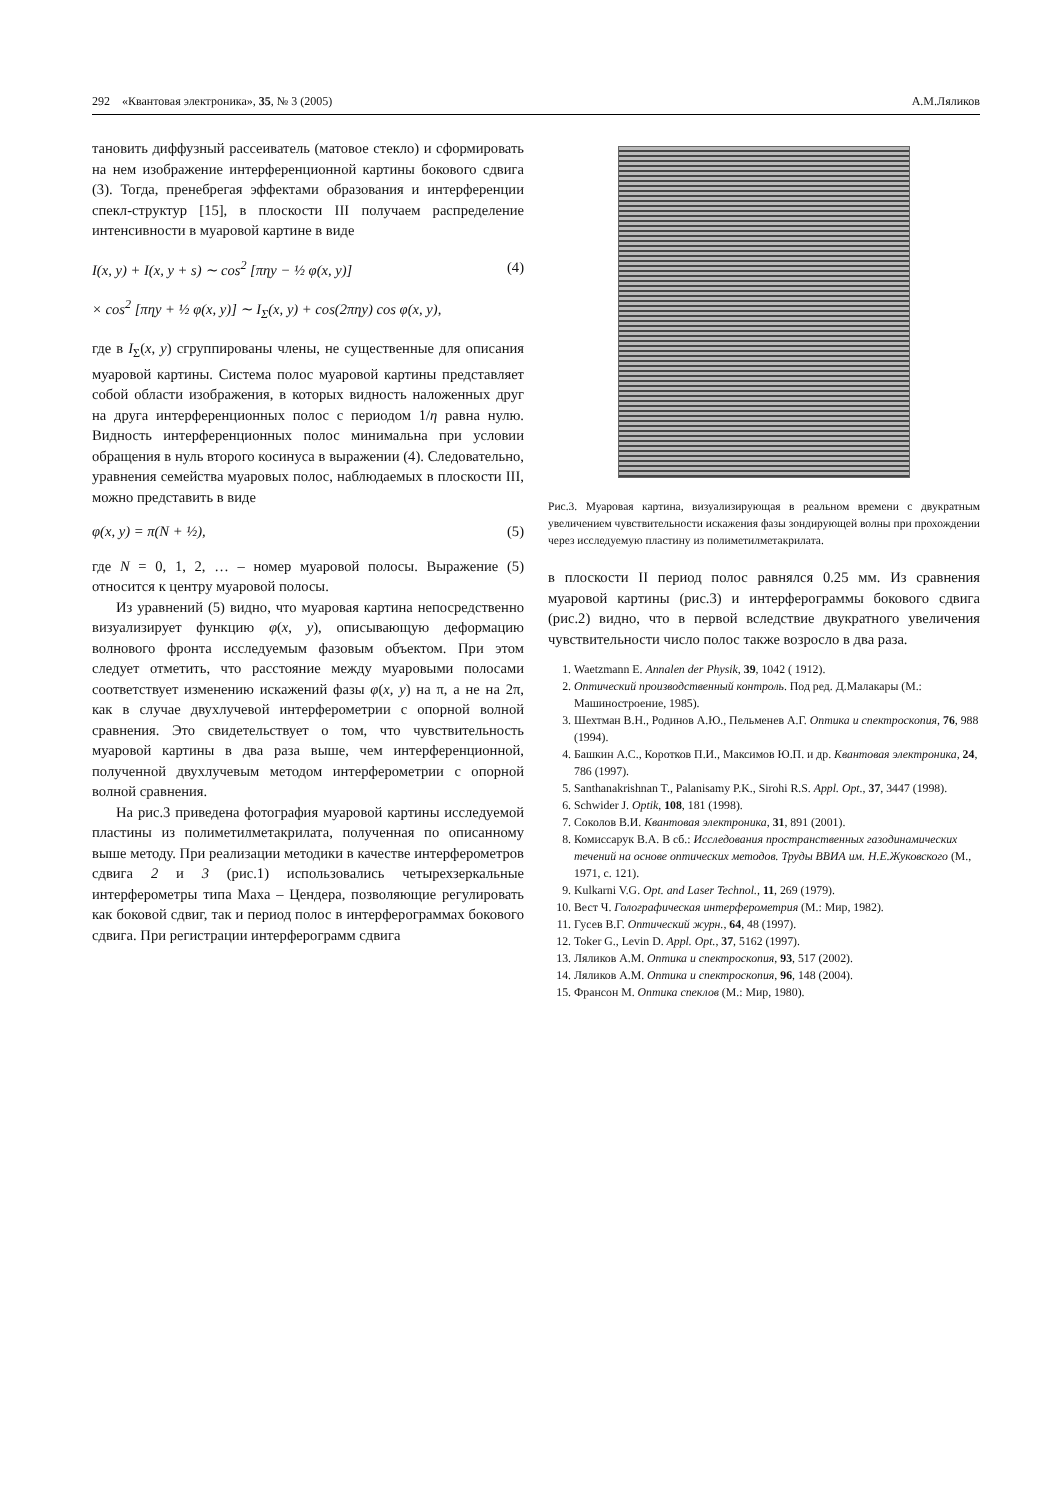292 «Квантовая электроника», 35, № 3 (2005) А.М.Ляликов
тановить диффузный рассеиватель (матовое стекло) и сформировать на нем изображение интерференционной картины бокового сдвига (3). Тогда, пренебрегая эффектами образования и интерференции спекл-структур [15], в плоскости III получаем распределение интенсивности в муаровой картине в виде
I(x, y) + I(x, y + s) ∼ cos<sup>2</sup> [πηy − ½ φ(x, y)] (4)
× cos<sup>2</sup> [πηy + ½ φ(x, y)] ∼ I<sub>Σ</sub>(x, y) + cos(2πηy) cos φ(x, y),
где в I<sub>Σ</sub>(x, y) сгруппированы члены, не существенные для описания муаровой картины. Система полос муаровой картины представляет собой области изображения, в которых видность наложенных друг на друга интерференционных полос с периодом 1/η равна нулю. Видность интерференционных полос минимальна при условии обращения в нуль второго косинуса в выражении (4). Следовательно, уравнения семейства муаровых полос, наблюдаемых в плоскости III, можно представить в виде
φ(x, y) = π(N + ½), (5)
где N = 0, 1, 2, … – номер муаровой полосы. Выражение (5) относится к центру муаровой полосы.
Из уравнений (5) видно, что муаровая картина непосредственно визуализирует функцию φ(x, y), описывающую деформацию волнового фронта исследуемым фазовым объектом. При этом следует отметить, что расстояние между муаровыми полосами соответствует изменению искажений фазы φ(x, y) на π, а не на 2π, как в случае двухлучевой интерферометрии с опорной волной сравнения. Это свидетельствует о том, что чувствительность муаровой картины в два раза выше, чем интерференционной, полученной двухлучевым методом интерферометрии с опорной волной сравнения.
На рис.3 приведена фотография муаровой картины исследуемой пластины из полиметилметакрилата, полученная по описанному выше методу. При реализации методики в качестве интерферометров сдвига 2 и 3 (рис.1) использовались четырехзеркальные интерферометры типа Маха – Цендера, позволяющие регулировать как боковой сдвиг, так и период полос в интерферограммах бокового сдвига. При регистрации интерферограмм сдвига
Рис.3. Муаровая картина, визуализирующая в реальном времени с двукратным увеличением чувствительности искажения фазы зондирующей волны при прохождении через исследуемую пластину из полиметилметакрилата.
в плоскости II период полос равнялся 0.25 мм. Из сравнения муаровой картины (рис.3) и интерферограммы бокового сдвига (рис.2) видно, что в первой вследствие двукратного увеличения чувствительности число полос также возросло в два раза.
1. Waetzmann E. Annalen der Physik, 39, 1042 ( 1912).
2. Оптический производственный контроль. Под ред. Д.Малакары (М.: Машиностроение, 1985).
3. Шехтман В.Н., Родинов А.Ю., Пельменев А.Г. Оптика и спектроскопия, 76, 988 (1994).
4. Башкин А.С., Коротков П.И., Максимов Ю.П. и др. Квантовая электроника, 24, 786 (1997).
5. Santhanakrishnan T., Palanisamy P.K., Sirohi R.S. Appl. Opt., 37, 3447 (1998).
6. Schwider J. Optik, 108, 181 (1998).
7. Соколов В.И. Квантовая электроника, 31, 891 (2001).
8. Комиссарук В.А. В сб.: Исследования пространственных газодинамических течений на основе оптических методов. Труды ВВИА им. Н.Е.Жуковского (М., 1971, с. 121).
9. Kulkarni V.G. Opt. and Laser Technol., 11, 269 (1979).
10. Вест Ч. Голографическая интерферометрия (М.: Мир, 1982).
11. Гусев В.Г. Оптический журн., 64, 48 (1997).
12. Toker G., Levin D. Appl. Opt., 37, 5162 (1997).
13. Ляликов А.М. Оптика и спектроскопия, 93, 517 (2002).
14. Ляликов А.М. Оптика и спектроскопия, 96, 148 (2004).
15. Франсон М. Оптика спеклов (М.: Мир, 1980).